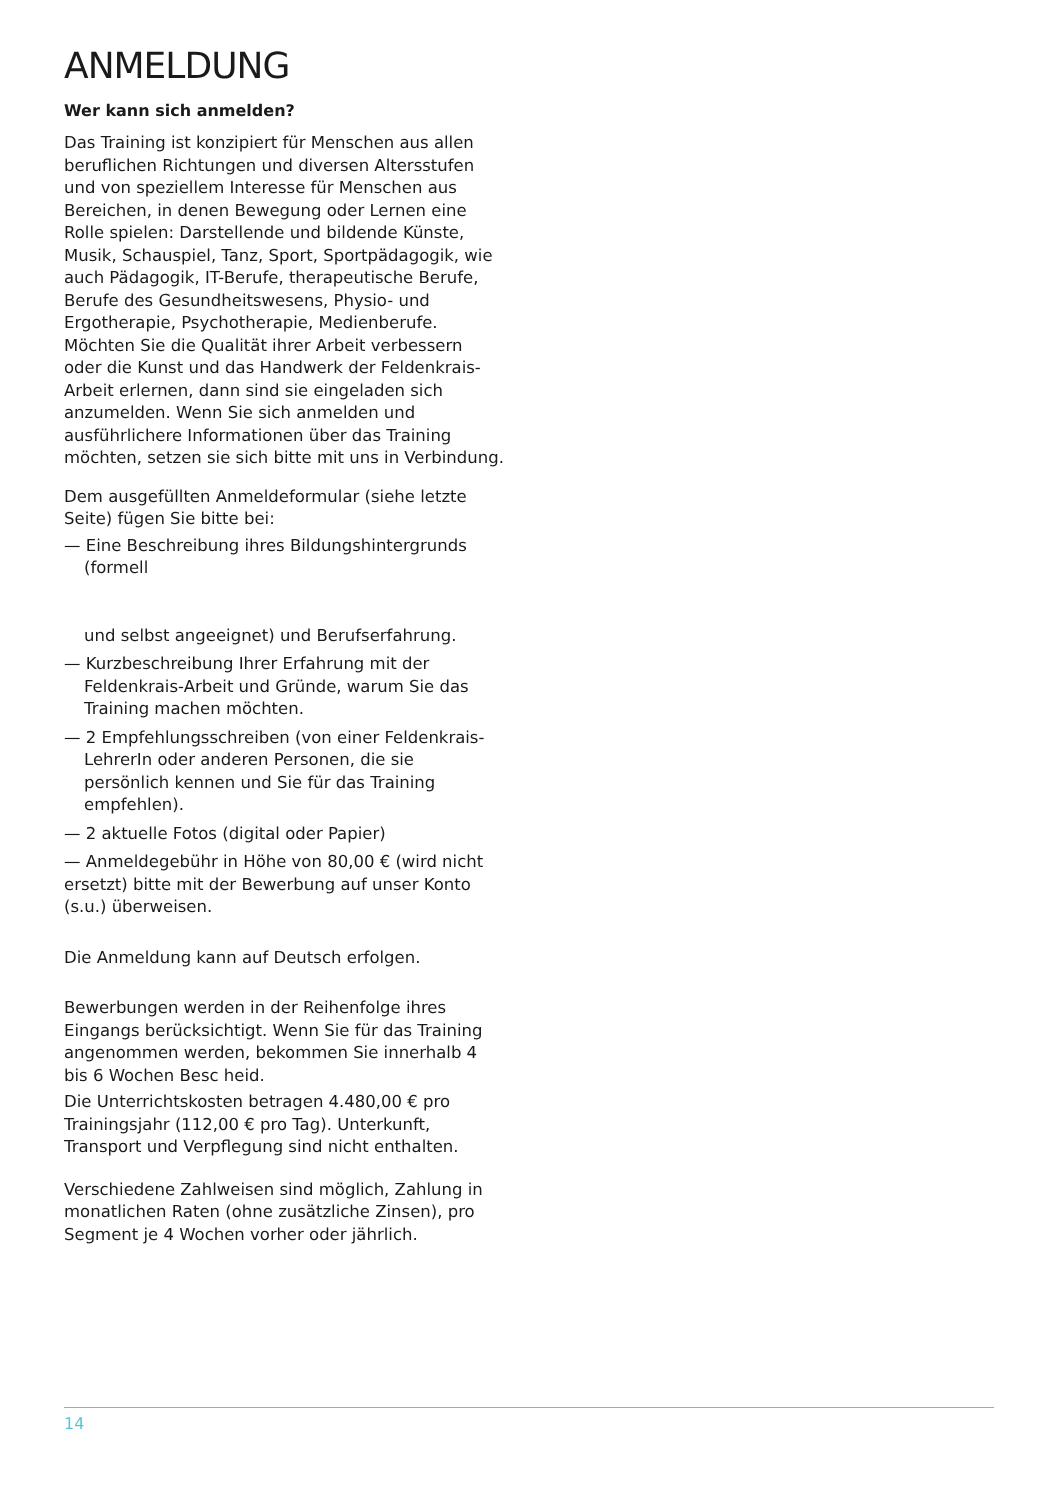ANMELDUNG
Wer kann sich anmelden?
Das Training ist konzipiert für Menschen aus allen beruflichen Richtungen und diversen Altersstufen und von speziellem Interesse für Menschen aus Bereichen, in denen Bewegung oder Lernen eine Rolle spielen: Darstellende und bildende Künste, Musik, Schauspiel, Tanz, Sport, Sportpädagogik, wie auch Pädagogik, IT-Berufe, therapeutische Berufe, Berufe des Gesundheitswesens, Physio- und Ergotherapie, Psychotherapie, Medienberufe. Möchten Sie die Qualität ihrer Arbeit verbessern oder die Kunst und das Handwerk der Feldenkrais-Arbeit erlernen, dann sind sie eingeladen sich anzumelden. Wenn Sie sich anmelden und ausführlichere Informationen über das Training möchten, setzen sie sich bitte mit uns in Verbindung.
Dem ausgefüllten Anmeldeformular (siehe letzte Seite) fügen Sie bitte bei:
— Eine Beschreibung ihres Bildungshintergrunds (formell
und selbst angeeignet) und Berufserfahrung.
— Kurzbeschreibung Ihrer Erfahrung mit der Feldenkrais-Arbeit und Gründe, warum Sie das Training machen möchten.
— 2 Empfehlungsschreiben (von einer Feldenkrais-LehrerIn oder anderen Personen, die sie persönlich kennen und Sie für das Training empfehlen).
— 2 aktuelle Fotos (digital oder Papier)
— Anmeldegebühr in Höhe von 80,00 € (wird nicht ersetzt) bitte mit der Bewerbung auf unser Konto (s.u.) überweisen.
Die Anmeldung kann auf Deutsch erfolgen.
Bewerbungen werden in der Reihenfolge ihres Eingangs berücksichtigt. Wenn Sie für das Training angenommen werden, bekommen Sie innerhalb 4 bis 6 Wochen Besc heid.
Die Unterrichtskosten betragen 4.480,00 € pro Trainingsjahr (112,00 € pro Tag). Unterkunft, Transport und Verpflegung sind nicht enthalten.
Verschiedene Zahlweisen sind möglich, Zahlung in monatlichen Raten (ohne zusätzliche Zinsen), pro Segment je 4 Wochen vorher oder jährlich.
14